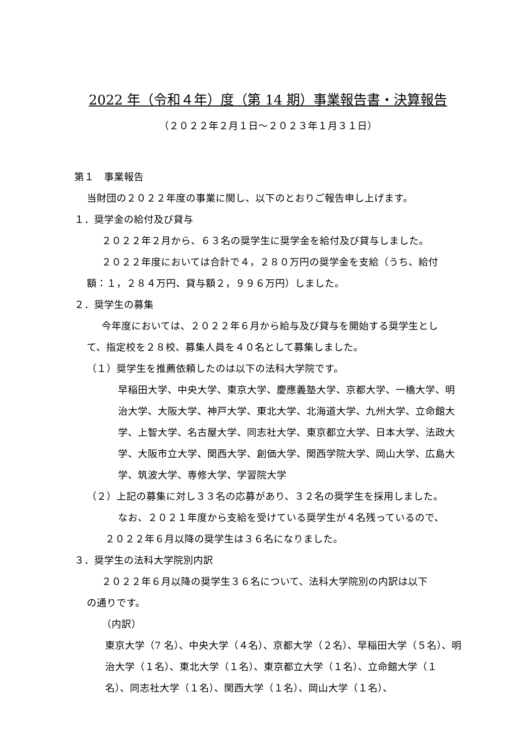2022 年（令和４年）度（第 14 期）事業報告書・決算報告
（２０２２年２月１日～２０２３年１月３１日）
第１　事業報告
当財団の２０２２年度の事業に関し、以下のとおりご報告申し上げます。
１．奨学金の給付及び貸与
２０２２年２月から、６３名の奨学生に奨学金を給付及び貸与しました。
２０２２年度においては合計で４，２８０万円の奨学金を支給（うち、給付
額：１，２８４万円、貸与額２，９９６万円）しました。
２．奨学生の募集
今年度においては、２０２２年６月から給与及び貸与を開始する奨学生とし
て、指定校を２８校、募集人員を４０名として募集しました。
（１）奨学生を推薦依頼したのは以下の法科大学院です。
早稲田大学、中央大学、東京大学、慶應義塾大学、京都大学、一橋大学、明治大学、大阪大学、神戸大学、東北大学、北海道大学、九州大学、立命館大学、上智大学、名古屋大学、同志社大学、東京都立大学、日本大学、法政大学、大阪市立大学、関西大学、創価大学、関西学院大学、岡山大学、広島大学、筑波大学、専修大学、学習院大学
（２）上記の募集に対し３３名の応募があり、３２名の奨学生を採用しました。
なお、２０２１年度から支給を受けている奨学生が４名残っているので、
２０２２年６月以降の奨学生は３６名になりました。
３．奨学生の法科大学院別内訳
２０２２年６月以降の奨学生３６名について、法科大学院別の内訳は以下
の通りです。
（内訳）
東京大学（7 名）、中央大学（４名）、京都大学（２名）、早稲田大学（５名）、明治大学（１名）、東北大学（１名）、東京都立大学（１名）、立命館大学（１名）、同志社大学（１名）、関西大学（１名）、岡山大学（１名）、